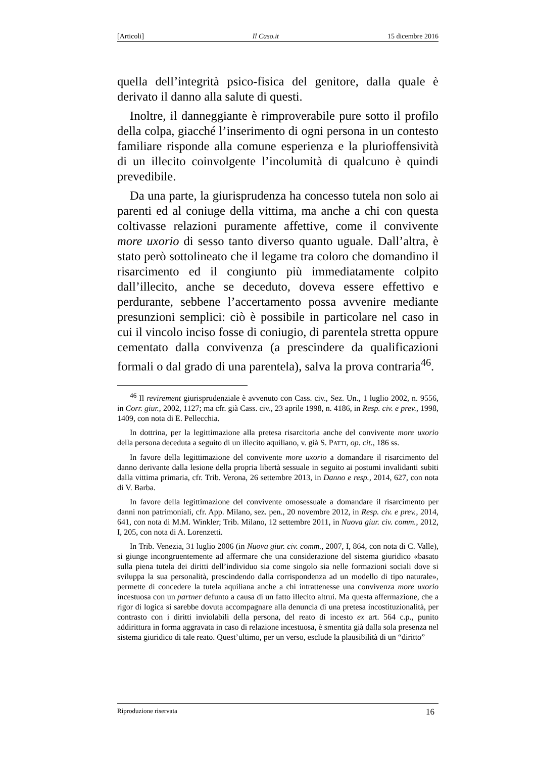[Articoli] Il Caso.it 15 dicembre 2016
quella dell’integrità psico-fisica del genitore, dalla quale è derivato il danno alla salute di questi.
Inoltre, il danneggiante è rimproverabile pure sotto il profilo della colpa, giacché l’inserimento di ogni persona in un contesto familiare risponde alla comune esperienza e la plurioffensività di un illecito coinvolgente l’incolumità di qualcuno è quindi prevedibile.
Da una parte, la giurisprudenza ha concesso tutela non solo ai parenti ed al coniuge della vittima, ma anche a chi con questa coltivasse relazioni puramente affettive, come il convivente more uxorio di sesso tanto diverso quanto uguale. Dall’altra, è stato però sottolineato che il legame tra coloro che domandino il risarcimento ed il congiunto più immediatamente colpito dall’illecito, anche se deceduto, doveva essere effettivo e perdurante, sebbene l’accertamento possa avvenire mediante presunzioni semplici: ciò è possibile in particolare nel caso in cui il vincolo inciso fosse di coniugio, di parentela stretta oppure cementato dalla convivenza (a prescindere da qualificazioni formali o dal grado di una parentela), salva la prova contraria<sup>46</sup>.
<sup>46</sup> Il revirement giurisprudenziale è avvenuto con Cass. civ., Sez. Un., 1 luglio 2002, n. 9556, in Corr. giur., 2002, 1127; ma cfr. già Cass. civ., 23 aprile 1998, n. 4186, in Resp. civ. e prev., 1998, 1409, con nota di E. Pellecchia.
In dottrina, per la legittimazione alla pretesa risarcitoria anche del convivente more uxorio della persona deceduta a seguito di un illecito aquiliano, v. già S. PATTI, op. cit., 186 ss.
In favore della legittimazione del convivente more uxorio a domandare il risarcimento del danno derivante dalla lesione della propria libertà sessuale in seguito ai postumi invalidanti subiti dalla vittima primaria, cfr. Trib. Verona, 26 settembre 2013, in Danno e resp., 2014, 627, con nota di V. Barba.
In favore della legittimazione del convivente omosessuale a domandare il risarcimento per danni non patrimoniali, cfr. App. Milano, sez. pen., 20 novembre 2012, in Resp. civ. e prev., 2014, 641, con nota di M.M. Winkler; Trib. Milano, 12 settembre 2011, in Nuova giur. civ. comm., 2012, I, 205, con nota di A. Lorenzetti.
In Trib. Venezia, 31 luglio 2006 (in Nuova giur. civ. comm., 2007, I, 864, con nota di C. Valle), si giunge incongruentemente ad affermare che una considerazione del sistema giuridico «basato sulla piena tutela dei diritti dell’individuo sia come singolo sia nelle formazioni sociali dove si sviluppa la sua personalità, prescindendo dalla corrispondenza ad un modello di tipo naturale», permette di concedere la tutela aquiliana anche a chi intrattenesse una convivenza more uxorio incestuosa con un partner defunto a causa di un fatto illecito altrui. Ma questa affermazione, che a rigor di logica si sarebbe dovuta accompagnare alla denuncia di una pretesa incostituzionalità, per contrasto con i diritti inviolabili della persona, del reato di incesto ex art. 564 c.p., punito addirittura in forma aggravata in caso di relazione incestuosa, è smentita già dalla sola presenza nel sistema giuridico di tale reato. Quest’ultimo, per un verso, esclude la plausibilità di un “diritto”
Riproduzione riservata 16